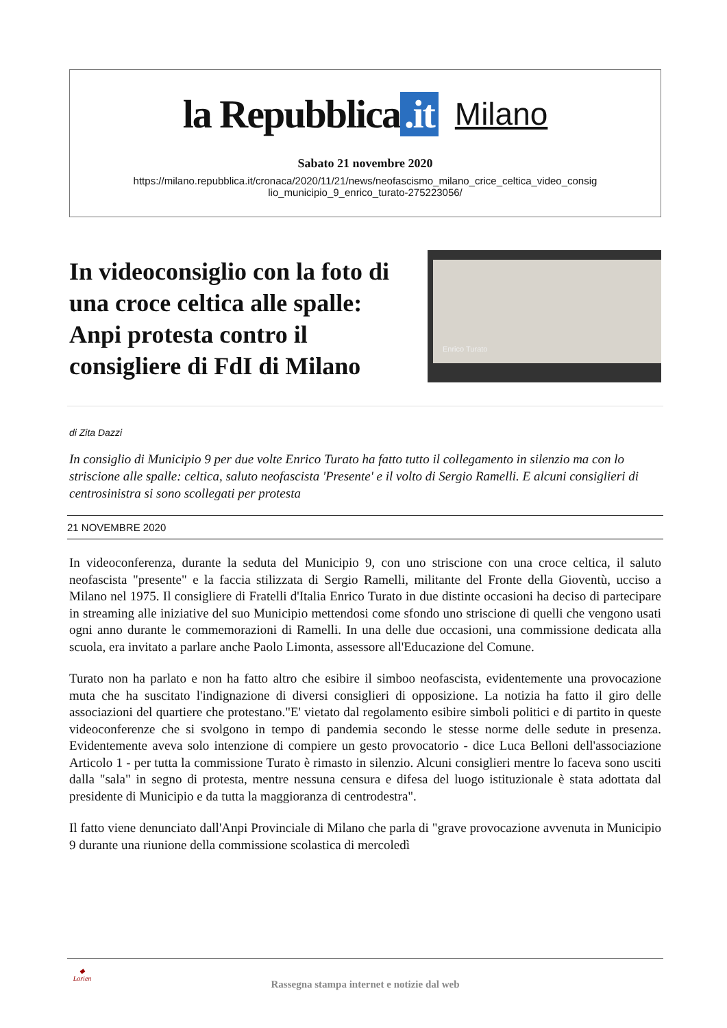la Repubblica.it
Milano
Sabato 21 novembre 2020
https://milano.repubblica.it/cronaca/2020/11/21/news/neofascismo_milano_crice_celtica_video_consig lio_municipio_9_enrico_turato-275223056/
In videoconsiglio con la foto di una croce celtica alle spalle: Anpi protesta contro il consigliere di FdI di Milano
Enrico Turato
di Zita Dazzi
In consiglio di Municipio 9 per due volte Enrico Turato ha fatto tutto il collegamento in silenzio ma con lo striscione alle spalle: celtica, saluto neofascista 'Presente' e il volto di Sergio Ramelli. E alcuni consiglieri di centrosinistra si sono scollegati per protesta
21 NOVEMBRE 2020
In videoconferenza, durante la seduta del Municipio 9, con uno striscione con una croce celtica, il saluto neofascista "presente" e la faccia stilizzata di Sergio Ramelli, militante del Fronte della Gioventù, ucciso a Milano nel 1975. Il consigliere di Fratelli d'Italia Enrico Turato in due distinte occasioni ha deciso di partecipare in streaming alle iniziative del suo Municipio mettendosi come sfondo uno striscione di quelli che vengono usati ogni anno durante le commemorazioni di Ramelli. In una delle due occasioni, una commissione dedicata alla scuola, era invitato a parlare anche Paolo Limonta, assessore all'Educazione del Comune.
Turato non ha parlato e non ha fatto altro che esibire il simboo neofascista, evidentemente una provocazione muta che ha suscitato l'indignazione di diversi consiglieri di opposizione. La notizia ha fatto il giro delle associazioni del quartiere che protestano."E' vietato dal regolamento esibire simboli politici e di partito in queste videoconferenze che si svolgono in tempo di pandemia secondo le stesse norme delle sedute in presenza. Evidentemente aveva solo intenzione di compiere un gesto provocatorio - dice Luca Belloni dell'associazione Articolo 1 - per tutta la commissione Turato è rimasto in silenzio. Alcuni consiglieri mentre lo faceva sono usciti dalla "sala" in segno di protesta, mentre nessuna censura e difesa del luogo istituzionale è stata adottata dal presidente di Municipio e da tutta la maggioranza di centrodestra".
Il fatto viene denunciato dall'Anpi Provinciale di Milano che parla di "grave provocazione avvenuta in Municipio 9 durante una riunione della commissione scolastica di mercoledì
◆
Lorien
Rassegna stampa internet e notizie dal web